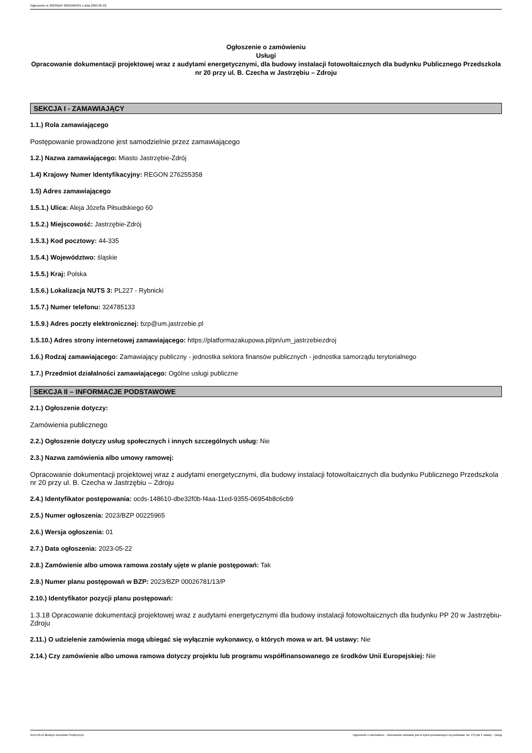Ogłoszenie nr 2023/BZP 00225965/01 z dnia 2023-05-22
Ogłoszenie o zamówieniu
Usługi
Opracowanie dokumentacji projektowej wraz z audytami energetycznymi, dla budowy instalacji fotowoltaicznych dla budynku Publicznego Przedszkola nr 20 przy ul. B. Czecha w Jastrzębiu – Zdroju
SEKCJA I - ZAMAWIAJĄCY
1.1.) Rola zamawiającego
Postępowanie prowadzone jest samodzielnie przez zamawiającego
1.2.) Nazwa zamawiającego: Miasto Jastrzębie-Zdrój
1.4) Krajowy Numer Identyfikacyjny: REGON 276255358
1.5) Adres zamawiającego
1.5.1.) Ulica: Aleja Józefa Piłsudskiego 60
1.5.2.) Miejscowość: Jastrzębie-Zdrój
1.5.3.) Kod pocztowy: 44-335
1.5.4.) Województwo: śląskie
1.5.5.) Kraj: Polska
1.5.6.) Lokalizacja NUTS 3: PL227 - Rybnicki
1.5.7.) Numer telefonu: 324785133
1.5.9.) Adres poczty elektronicznej: bzp@um.jastrzebie.pl
1.5.10.) Adres strony internetowej zamawiającego: https://platformazakupowa.pl/pn/um_jastrzebiezdroj
1.6.) Rodzaj zamawiającego: Zamawiający publiczny - jednostka sektora finansów publicznych - jednostka samorządu terytorialnego
1.7.) Przedmiot działalności zamawiającego: Ogólne usługi publiczne
SEKCJA II – INFORMACJE PODSTAWOWE
2.1.) Ogłoszenie dotyczy:
Zamówienia publicznego
2.2.) Ogłoszenie dotyczy usług społecznych i innych szczególnych usług: Nie
2.3.) Nazwa zamówienia albo umowy ramowej:
Opracowanie dokumentacji projektowej wraz z audytami energetycznymi, dla budowy instalacji fotowoltaicznych dla budynku Publicznego Przedszkola nr 20 przy ul. B. Czecha w Jastrzębiu – Zdroju
2.4.) Identyfikator postępowania: ocds-148610-dbe32f0b-f4aa-11ed-9355-06954b8c6cb9
2.5.) Numer ogłoszenia: 2023/BZP 00225965
2.6.) Wersja ogłoszenia: 01
2.7.) Data ogłoszenia: 2023-05-22
2.8.) Zamówienie albo umowa ramowa zostały ujęte w planie postępowań: Tak
2.9.) Numer planu postępowań w BZP: 2023/BZP 00026781/13/P
2.10.) Identyfikator pozycji planu postępowań:
1.3.18 Opracowanie dokumentacji projektowej wraz z audytami energetycznymi dla budowy instalacji fotowoltaicznych dla budynku PP 20 w Jastrzębiu-Zdroju
2.11.) O udzielenie zamówienia mogą ubiegać się wyłącznie wykonawcy, o których mowa w art. 94 ustawy: Nie
2.14.) Czy zamówienie albo umowa ramowa dotyczy projektu lub programu współfinansowanego ze środków Unii Europejskiej: Nie
2023-05-22 Biuletyn Zamówień Publicznych Ogłoszenie o zamówieniu - Zamówienie udzielane jest w trybie podstawowym na podstawie: art. 275 pkt 1 ustawy - Usługi